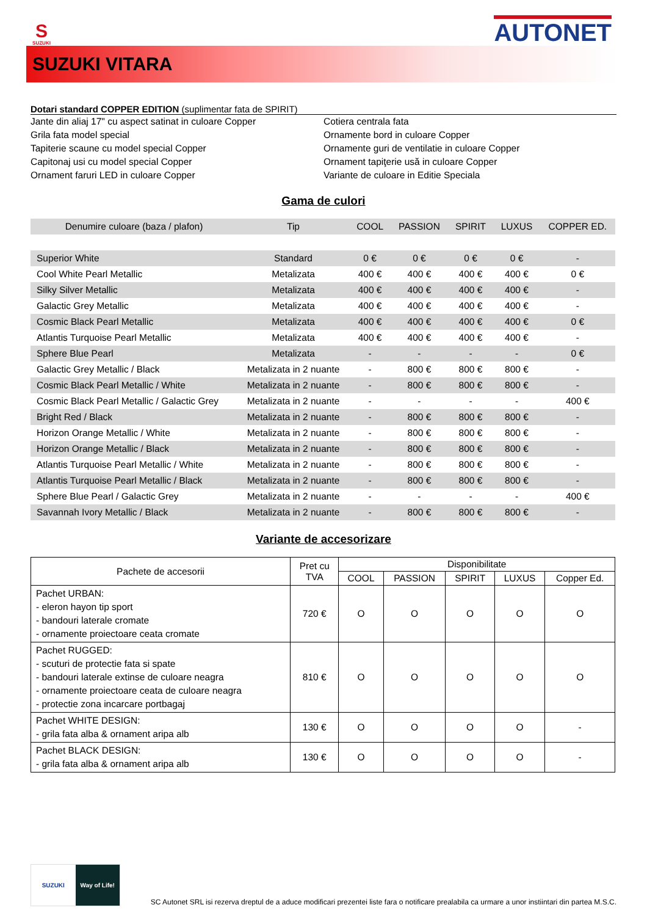S
SUZUKI
AUTONET
SUZUKI VITARA
Dotari standard COPPER EDITION (suplimentar fata de SPIRIT)
Jante din aliaj 17" cu aspect satinat in culoare Copper
Grila fata model special
Tapiterie scaune cu model special Copper
Capitonaj usi cu model special Copper
Ornament faruri LED in culoare Copper
Cotiera centrala fata
Ornamente bord in culoare Copper
Ornamente guri de ventilatie in culoare Copper
Ornament tapiţerie usă in culoare Copper
Variante de culoare in Editie Speciala
Gama de culori
| Denumire culoare (baza / plafon) | Tip | COOL | PASSION | SPIRIT | LUXUS | COPPER ED. |
| --- | --- | --- | --- | --- | --- | --- |
| Superior White | Standard | 0 € | 0 € | 0 € | 0 € | - |
| Cool White Pearl Metallic | Metalizata | 400 € | 400 € | 400 € | 400 € | 0 € |
| Silky Silver Metallic | Metalizata | 400 € | 400 € | 400 € | 400 € | - |
| Galactic Grey Metallic | Metalizata | 400 € | 400 € | 400 € | 400 € | - |
| Cosmic Black Pearl Metallic | Metalizata | 400 € | 400 € | 400 € | 400 € | 0 € |
| Atlantis Turquoise Pearl Metallic | Metalizata | 400 € | 400 € | 400 € | 400 € | - |
| Sphere Blue Pearl | Metalizata | - | - | - | - | 0 € |
| Galactic Grey Metallic / Black | Metalizata in 2 nuante | - | 800 € | 800 € | 800 € | - |
| Cosmic Black Pearl Metallic / White | Metalizata in 2 nuante | - | 800 € | 800 € | 800 € | - |
| Cosmic Black Pearl Metallic / Galactic Grey | Metalizata in 2 nuante | - | - | - | - | 400 € |
| Bright Red / Black | Metalizata in 2 nuante | - | 800 € | 800 € | 800 € | - |
| Horizon Orange Metallic / White | Metalizata in 2 nuante | - | 800 € | 800 € | 800 € | - |
| Horizon Orange Metallic / Black | Metalizata in 2 nuante | - | 800 € | 800 € | 800 € | - |
| Atlantis Turquoise Pearl Metallic / White | Metalizata in 2 nuante | - | 800 € | 800 € | 800 € | - |
| Atlantis Turquoise Pearl Metallic / Black | Metalizata in 2 nuante | - | 800 € | 800 € | 800 € | - |
| Sphere Blue Pearl / Galactic Grey | Metalizata in 2 nuante | - | - | - | - | 400 € |
| Savannah Ivory Metallic / Black | Metalizata in 2 nuante | - | 800 € | 800 € | 800 € | - |
Variante de accesorizare
| Pachete de accesorii | Pret cu TVA | Disponibilitate | | | | |
| --- | --- | --- | --- | --- | --- | --- |
| | | COOL | PASSION | SPIRIT | LUXUS | Copper Ed. |
| Pachet URBAN: - eleron hayon tip sport - bandouri laterale cromate - ornamente proiectoare ceata cromate | 720 € | O | O | O | O | O |
| Pachet RUGGED: - scuturi de protectie fata si spate - bandouri laterale extinse de culoare neagra - ornamente proiectoare ceata de culoare neagra - protectie zona incarcare portbagaj | 810 € | O | O | O | O | O |
| Pachet WHITE DESIGN: - grila fata alba & ornament aripa alb | 130 € | O | O | O | O | - |
| Pachet BLACK DESIGN: - grila fata alba & ornament aripa alb | 130 € | O | O | O | O | - |
SUZUKI Way of Life!
SC Autonet SRL isi rezerva dreptul de a aduce modificari prezentei liste fara o notificare prealabila ca urmare a unor instiintari din partea M.S.C.